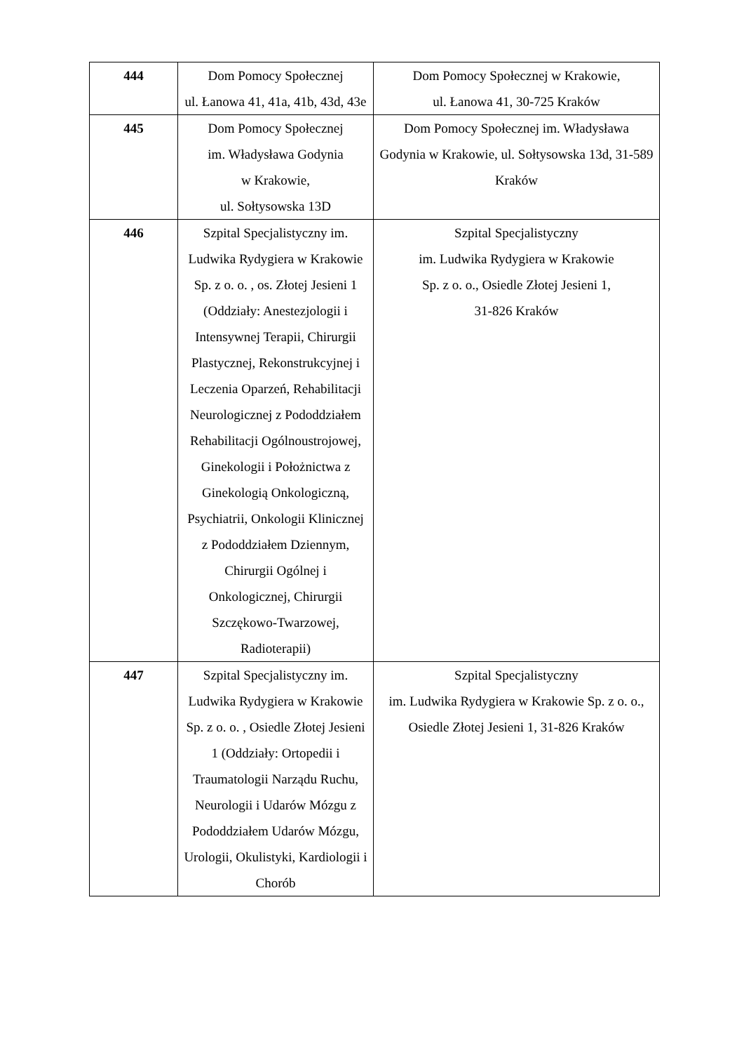| 444 | Dom Pomocy Społecznej ul. Łanowa 41, 41a, 41b, 43d, 43e | Dom Pomocy Społecznej w Krakowie, ul. Łanowa 41, 30-725 Kraków |
| 445 | Dom Pomocy Społecznej im. Władysława Godynia w Krakowie, ul. Sołtysowska 13D | Dom Pomocy Społecznej im. Władysława Godynia w Krakowie, ul. Sołtysowska 13d, 31-589 Kraków |
| 446 | Szpital Specjalistyczny im. Ludwika Rydygiera w Krakowie Sp. z o. o. , os. Złotej Jesieni 1 (Oddziały: Anestezjologii i Intensywnej Terapii, Chirurgii Plastycznej, Rekonstrukcyjnej i Leczenia Oparzeń, Rehabilitacji Neurologicznej z Pododdziałem Rehabilitacji Ogólnoustrojowej, Ginekologii i Położnictwa z Ginekologią Onkologiczną, Psychiatrii, Onkologii Klinicznej z Pododdziałem Dziennym, Chirurgii Ogólnej i Onkologicznej, Chirurgii Szczękowo-Twarzowej, Radioterapii) | Szpital Specjalistyczny im. Ludwika Rydygiera w Krakowie Sp. z o. o., Osiedle Złotej Jesieni 1, 31-826 Kraków |
| 447 | Szpital Specjalistyczny im. Ludwika Rydygiera w Krakowie Sp. z o. o. , Osiedle Złotej Jesieni 1 (Oddziały: Ortopedii i Traumatologii Narządu Ruchu, Neurologii i Udarów Mózgu z Pododdziałem Udarów Mózgu, Urologii, Okulistyki, Kardiologii i Chorób | Szpital Specjalistyczny im. Ludwika Rydygiera w Krakowie Sp. z o. o., Osiedle Złotej Jesieni 1, 31-826 Kraków |